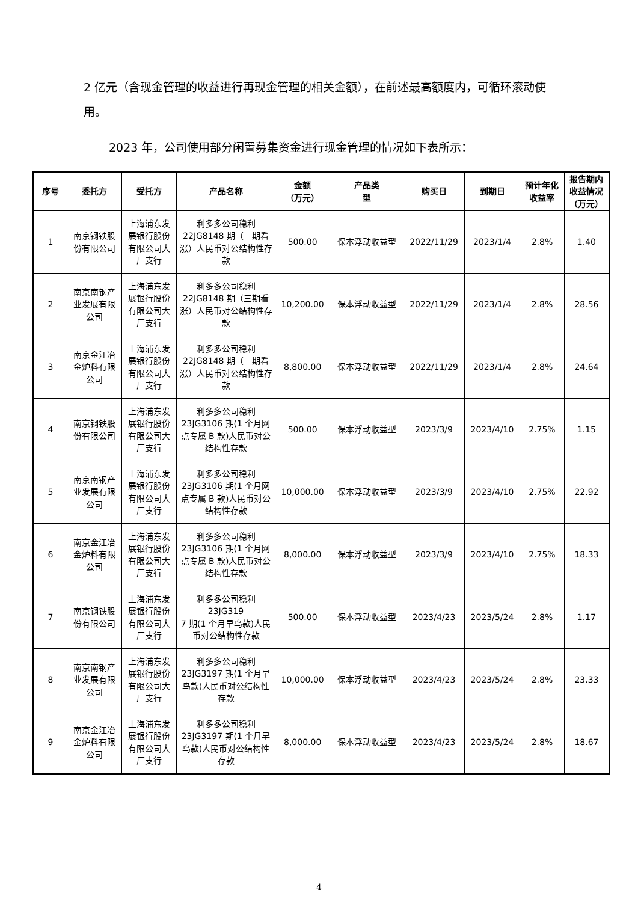2 亿元（含现金管理的收益进行再现金管理的相关金额），在前述最高额度内，可循环滚动使用。
2023 年，公司使用部分闲置募集资金进行现金管理的情况如下表所示：
| 序号 | 委托方 | 受托方 | 产品名称 | 金额 （万元） | 产品类 型 | 购买日 | 到期日 | 预计年化 收益率 | 报告期内 收益情况 （万元） |
| --- | --- | --- | --- | --- | --- | --- | --- | --- | --- |
| 1 | 南京钢铁股份有限公司 | 上海浦东发展银行股份有限公司大厂支行 | 利多多公司稳利22JG8148 期（三期看涨）人民币对公结构性存款 | 500.00 | 保本浮动收益型 | 2022/11/29 | 2023/1/4 | 2.8% | 1.40 |
| 2 | 南京南钢产业发展有限公司 | 上海浦东发展银行股份有限公司大厂支行 | 利多多公司稳利22JG8148 期（三期看涨）人民币对公结构性存款 | 10,200.00 | 保本浮动收益型 | 2022/11/29 | 2023/1/4 | 2.8% | 28.56 |
| 3 | 南京金江冶金炉料有限公司 | 上海浦东发展银行股份有限公司大厂支行 | 利多多公司稳利22JG8148 期（三期看涨）人民币对公结构性存款 | 8,800.00 | 保本浮动收益型 | 2022/11/29 | 2023/1/4 | 2.8% | 24.64 |
| 4 | 南京钢铁股份有限公司 | 上海浦东发展银行股份有限公司大厂支行 | 利多多公司稳利23JG3106 期(1 个月网点专属 B 款)人民币对公结构性存款 | 500.00 | 保本浮动收益型 | 2023/3/9 | 2023/4/10 | 2.75% | 1.15 |
| 5 | 南京南钢产业发展有限公司 | 上海浦东发展银行股份有限公司大厂支行 | 利多多公司稳利23JG3106 期(1 个月网点专属 B 款)人民币对公结构性存款 | 10,000.00 | 保本浮动收益型 | 2023/3/9 | 2023/4/10 | 2.75% | 22.92 |
| 6 | 南京金江冶金炉料有限公司 | 上海浦东发展银行股份有限公司大厂支行 | 利多多公司稳利23JG3106 期(1 个月网点专属 B 款)人民币对公结构性存款 | 8,000.00 | 保本浮动收益型 | 2023/3/9 | 2023/4/10 | 2.75% | 18.33 |
| 7 | 南京钢铁股份有限公司 | 上海浦东发展银行股份有限公司大厂支行 | 利多多公司稳利 23JG319 7 期(1 个月早鸟款)人民币对公结构性存款 | 500.00 | 保本浮动收益型 | 2023/4/23 | 2023/5/24 | 2.8% | 1.17 |
| 8 | 南京南钢产业发展有限公司 | 上海浦东发展银行股份有限公司大厂支行 | 利多多公司稳利23JG3197 期(1 个月早鸟款)人民币对公结构性存款 | 10,000.00 | 保本浮动收益型 | 2023/4/23 | 2023/5/24 | 2.8% | 23.33 |
| 9 | 南京金江冶金炉料有限公司 | 上海浦东发展银行股份有限公司大厂支行 | 利多多公司稳利23JG3197 期(1 个月早鸟款)人民币对公结构性存款 | 8,000.00 | 保本浮动收益型 | 2023/4/23 | 2023/5/24 | 2.8% | 18.67 |
4